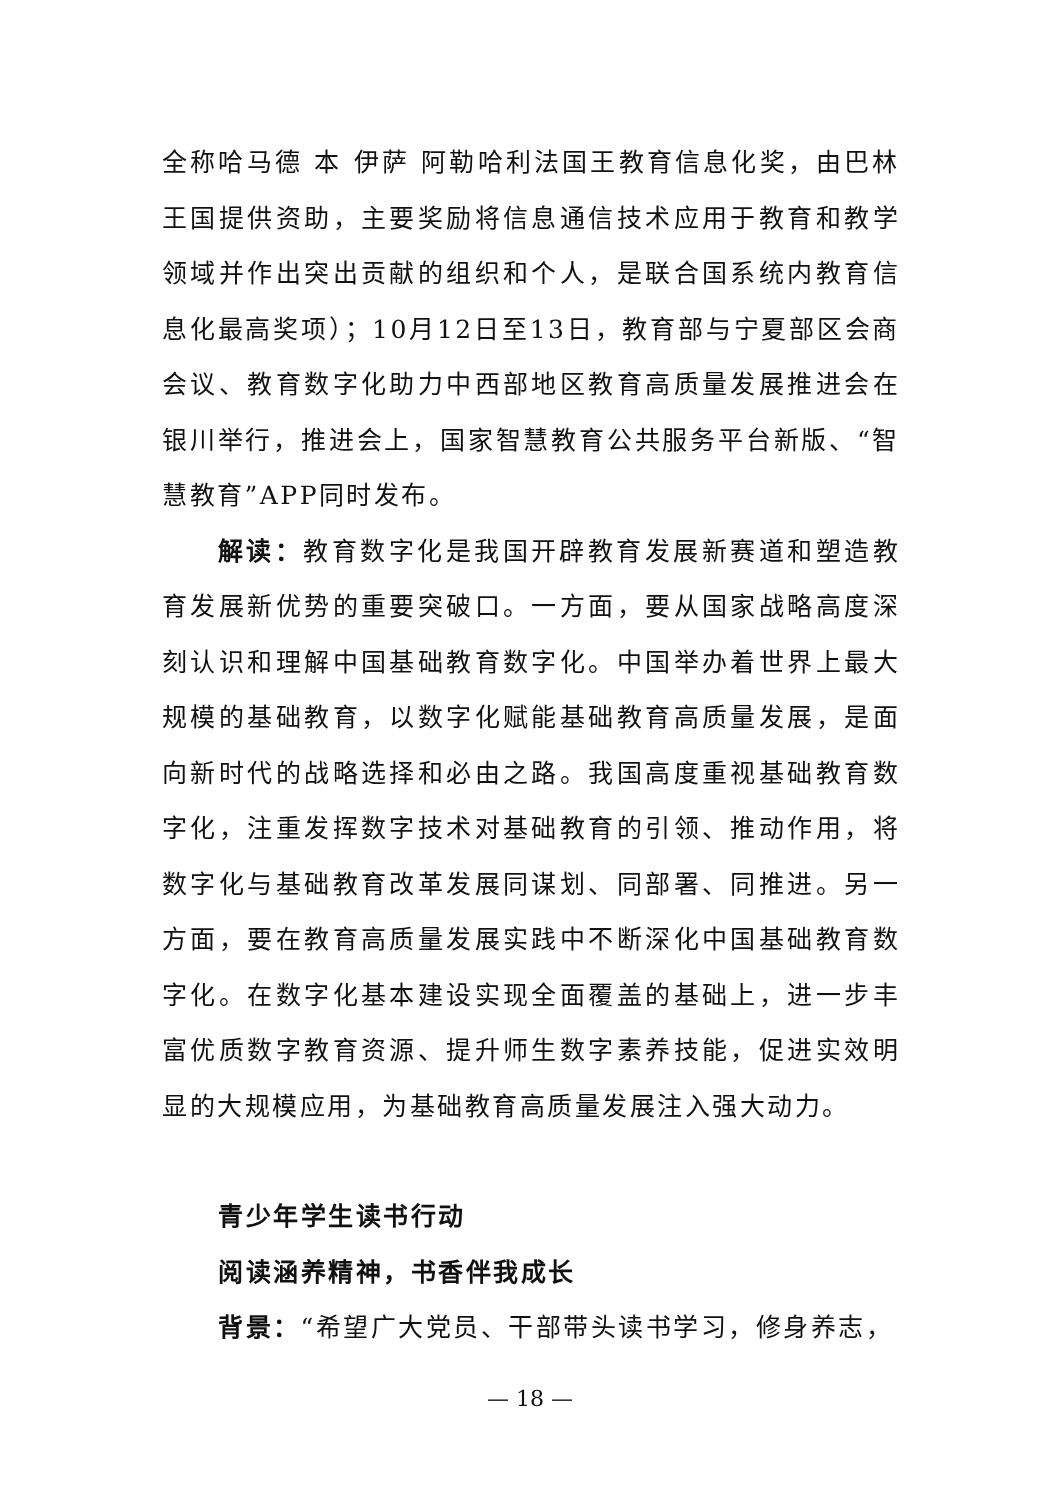全称哈马德 本 伊萨 阿勒哈利法国王教育信息化奖，由巴林王国提供资助，主要奖励将信息通信技术应用于教育和教学领域并作出突出贡献的组织和个人，是联合国系统内教育信息化最高奖项）；10月12日至13日，教育部与宁夏部区会商会议、教育数字化助力中西部地区教育高质量发展推进会在银川举行，推进会上，国家智慧教育公共服务平台新版、“智慧教育”APP同时发布。
解读：教育数字化是我国开辟教育发展新赛道和塑造教育发展新优势的重要突破口。一方面，要从国家战略高度深刻认识和理解中国基础教育数字化。中国举办着世界上最大规模的基础教育，以数字化赋能基础教育高质量发展，是面向新时代的战略选择和必由之路。我国高度重视基础教育数字化，注重发挥数字技术对基础教育的引领、推动作用，将数字化与基础教育改革发展同谋划、同部署、同推进。另一方面，要在教育高质量发展实践中不断深化中国基础教育数字化。在数字化基本建设实现全面覆盖的基础上，进一步丰富优质数字教育资源、提升师生数字素养技能，促进实效明显的大规模应用，为基础教育高质量发展注入强大动力。
青少年学生读书行动
阅读涵养精神，书香伴我成长
背景：“希望广大党员、干部带头读书学习，修身养志，
— 18 —